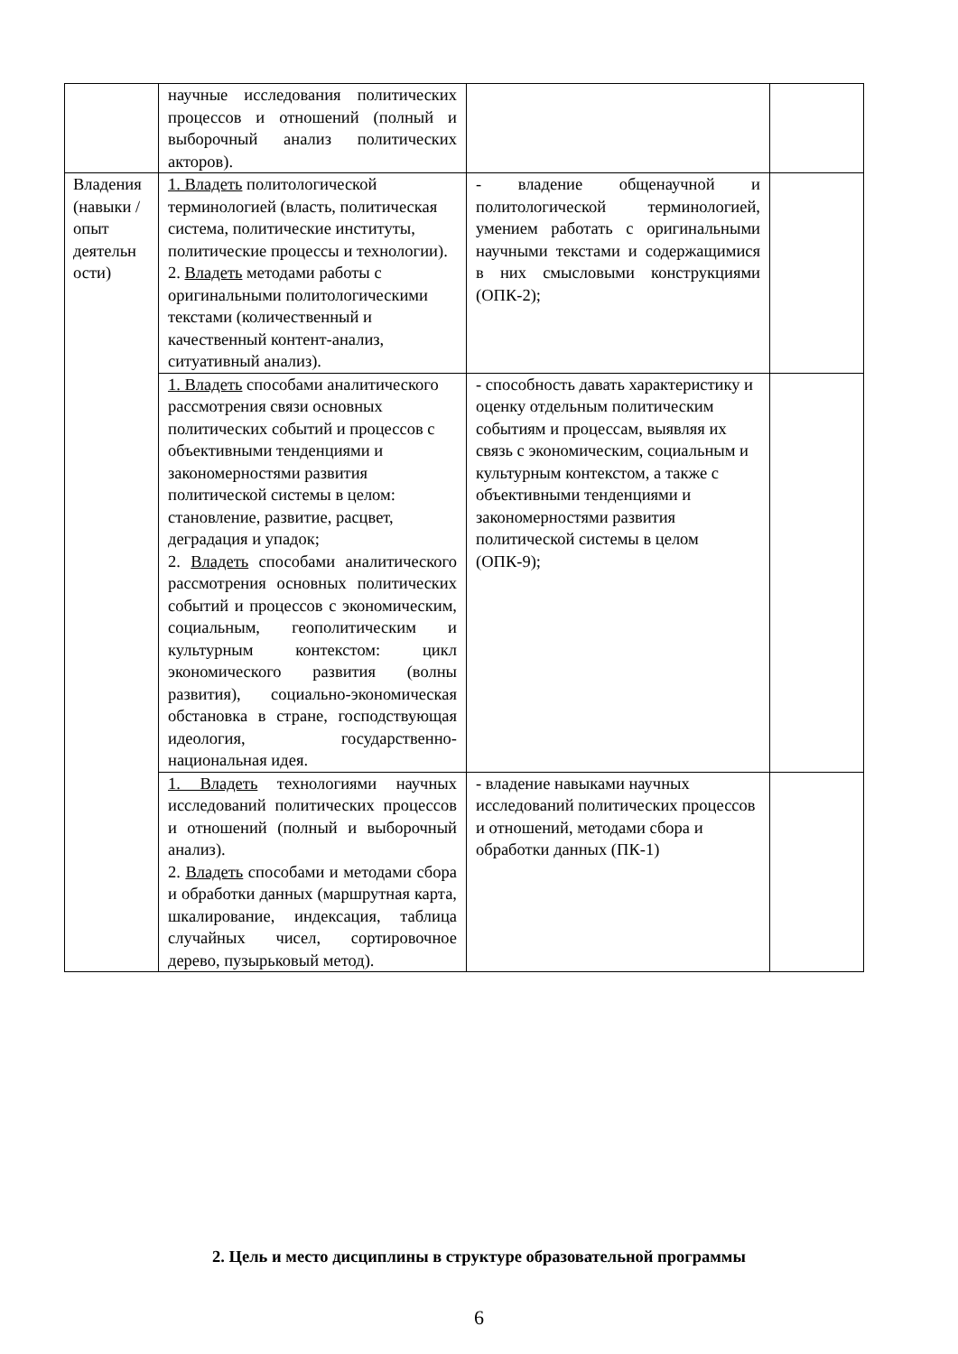| | научные исследования политических процессов и отношений (полный и выборочный анализ политических акторов). | | |
| Владения (навыки / опыт деятельн ости) | 1. Владеть политологической терминологией (власть, политическая система, политические институты, политические процессы и технологии). 2. Владеть методами работы с оригинальными политологическими текстами (количественный и качественный контент-анализ, ситуативный анализ). | - владение общенаучной и политологической терминологией, умением работать с оригинальными научными текстами и содержащимися в них смысловыми конструкциями (ОПК-2); | |
| | 1. Владеть способами аналитического рассмотрения связи основных политических событий и процессов с объективными тенденциями и закономерностями развития политической системы в целом: становление, развитие, расцвет, деградация и упадок; 2. Владеть способами аналитического рассмотрения основных политических событий и процессов с экономическим, социальным, геополитическим и культурным контекстом: цикл экономического развития (волны развития), социально-экономическая обстановка в стране, господствующая идеология, государственно-национальная идея. | - способность давать характеристику и оценку отдельным политическим событиям и процессам, выявляя их связь с экономическим, социальным и культурным контекстом, а также с объективными тенденциями и закономерностями развития политической системы в целом (ОПК-9); | |
| | 1. Владеть технологиями научных исследований политических процессов и отношений (полный и выборочный анализ). 2. Владеть способами и методами сбора и обработки данных (маршрутная карта, шкалирование, индексация, таблица случайных чисел, сортировочное дерево, пузырьковый метод). | - владение навыками научных исследований политических процессов и отношений, методами сбора и обработки данных (ПК-1) | |
2. Цель и место дисциплины в структуре образовательной программы
6